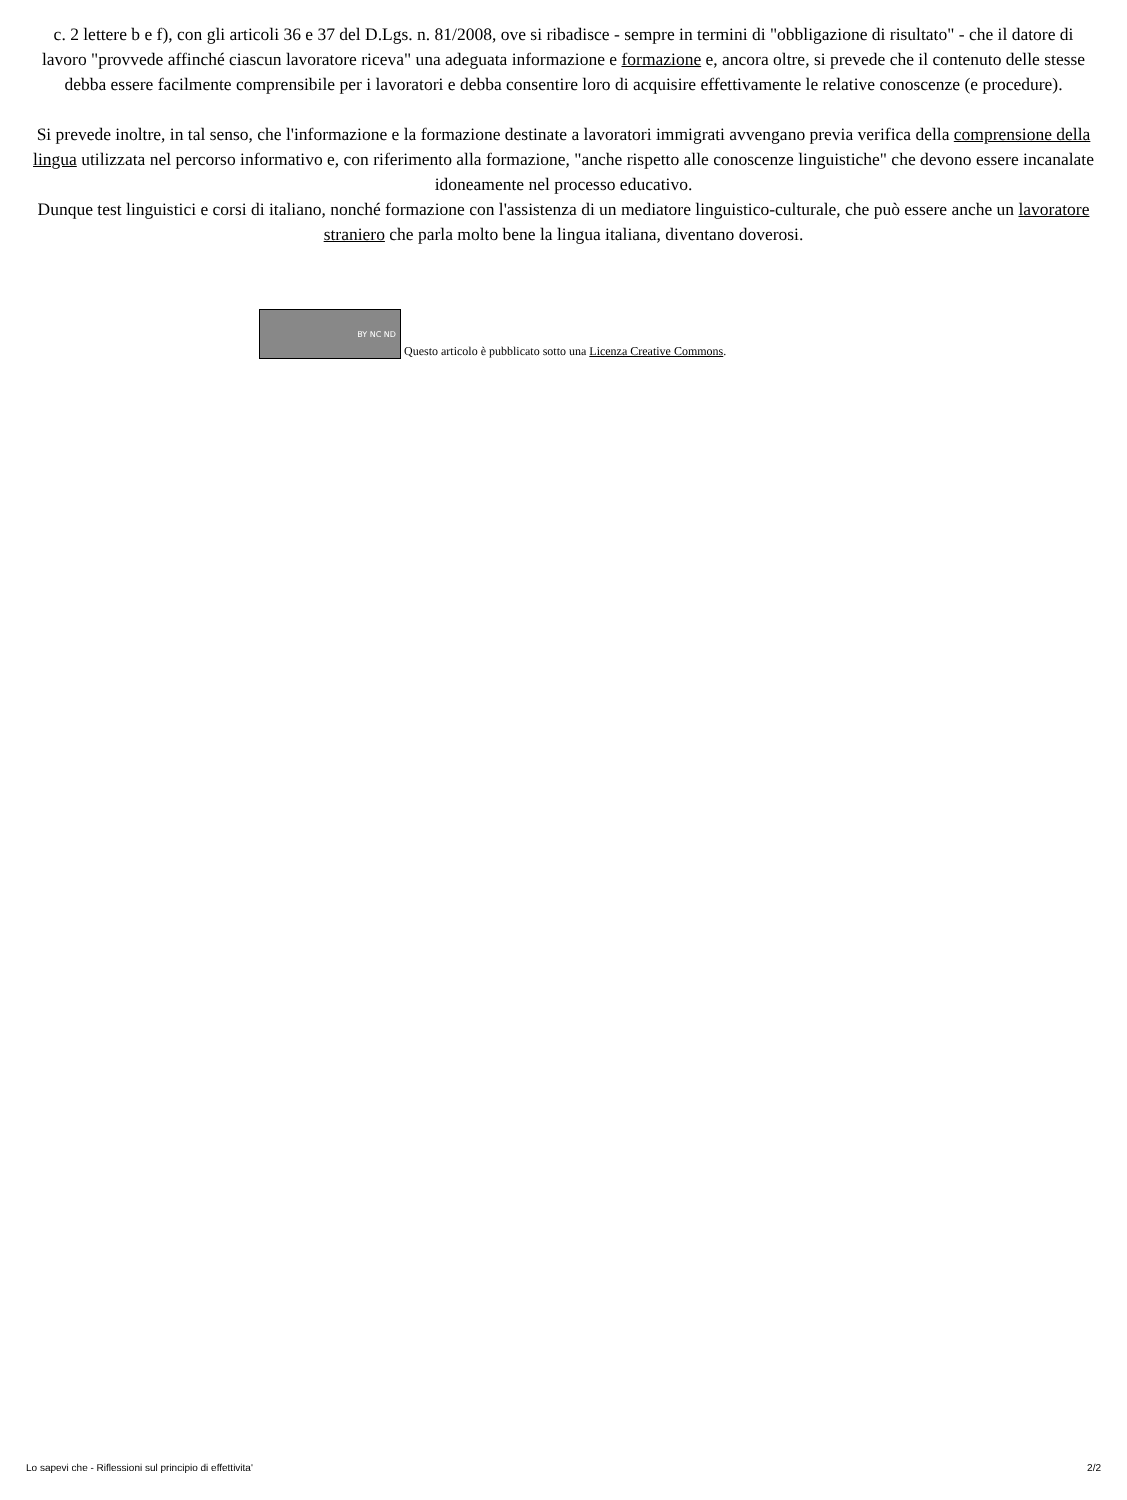c. 2 lettere b e f), con gli articoli 36 e 37 del D.Lgs. n. 81/2008, ove si ribadisce - sempre in termini di "obbligazione di risultato" - che il datore di lavoro "provvede affinché ciascun lavoratore riceva" una adeguata informazione e formazione e, ancora oltre, si prevede che il contenuto delle stesse debba essere facilmente comprensibile per i lavoratori e debba consentire loro di acquisire effettivamente le relative conoscenze (e procedure).
Si prevede inoltre, in tal senso, che l'informazione e la formazione destinate a lavoratori immigrati avvengano previa verifica della comprensione della lingua utilizzata nel percorso informativo e, con riferimento alla formazione, "anche rispetto alle conoscenze linguistiche" che devono essere incanalate idoneamente nel processo educativo.
Dunque test linguistici e corsi di italiano, nonché formazione con l'assistenza di un mediatore linguistico-culturale, che può essere anche un lavoratore straniero che parla molto bene la lingua italiana, diventano doverosi.
BY NC ND Questo articolo è pubblicato sotto una Licenza Creative Commons.
Lo sapevi che - Riflessioni sul principio di effettivita' 2/2